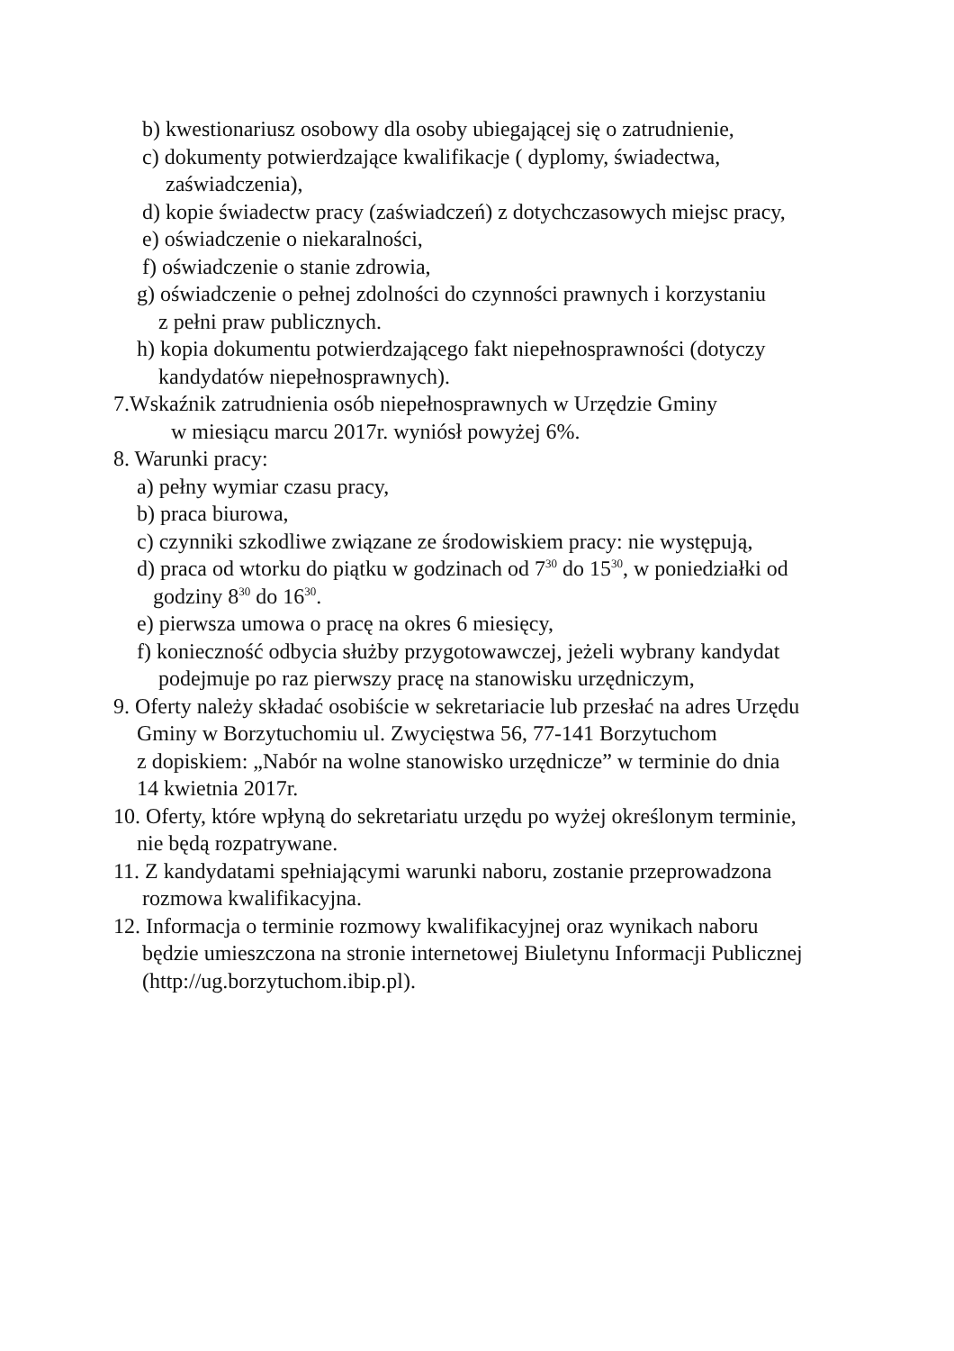b) kwestionariusz osobowy dla osoby ubiegającej się o zatrudnienie,
c) dokumenty potwierdzające kwalifikacje ( dyplomy, świadectwa,
zaświadczenia),
d) kopie świadectw pracy (zaświadczeń) z dotychczasowych miejsc pracy,
e) oświadczenie o niekaralności,
f) oświadczenie o stanie zdrowia,
g) oświadczenie o pełnej zdolności do czynności prawnych i korzystaniu
z pełni praw publicznych.
h) kopia dokumentu potwierdzającego fakt niepełnosprawności (dotyczy
kandydatów niepełnosprawnych).
7.Wskaźnik zatrudnienia osób niepełnosprawnych w Urzędzie Gminy
w miesiącu marcu 2017r. wyniósł powyżej 6%.
8. Warunki pracy:
a) pełny wymiar czasu pracy,
b) praca biurowa,
c) czynniki szkodliwe związane ze środowiskiem pracy: nie występują,
d) praca od wtorku do piątku w godzinach od 7<sup>30</sup> do 15<sup>30</sup>, w poniedziałki od
godziny 8<sup>30</sup> do 16<sup>30</sup>.
e) pierwsza umowa o pracę na okres 6 miesięcy,
f) konieczność odbycia służby przygotowawczej, jeżeli wybrany kandydat
podejmuje po raz pierwszy pracę na stanowisku urzędniczym,
9. Oferty należy składać osobiście w sekretariacie lub przesłać na adres Urzędu
Gminy w Borzytuchomiu ul. Zwycięstwa 56, 77-141 Borzytuchom
z dopiskiem: „Nabór na wolne stanowisko urzędnicze” w terminie do dnia
14 kwietnia 2017r.
10. Oferty, które wpłyną do sekretariatu urzędu po wyżej określonym terminie,
nie będą rozpatrywane.
11. Z kandydatami spełniającymi warunki naboru, zostanie przeprowadzona
rozmowa kwalifikacyjna.
12. Informacja o terminie rozmowy kwalifikacyjnej oraz wynikach naboru
będzie umieszczona na stronie internetowej Biuletynu Informacji Publicznej
(http://ug.borzytuchom.ibip.pl).